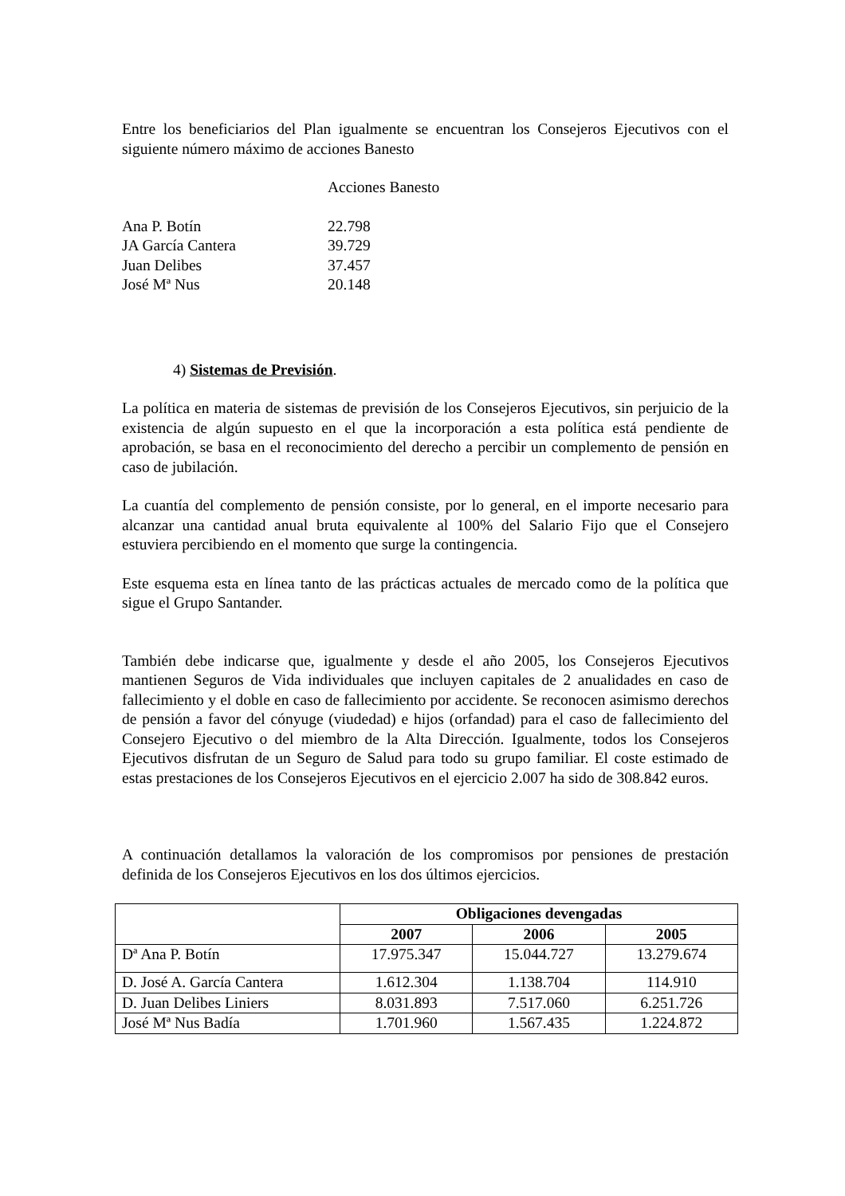Entre los beneficiarios del Plan igualmente se encuentran los Consejeros Ejecutivos con el siguiente número máximo de acciones Banesto
| | Acciones Banesto |
| Ana P. Botín | 22.798 |
| JA García Cantera | 39.729 |
| Juan Delibes | 37.457 |
| José Mª Nus | 20.148 |
4) Sistemas de Previsión.
La política en materia de sistemas de previsión de los Consejeros Ejecutivos, sin perjuicio de la existencia de algún supuesto en el que la incorporación a esta política está pendiente de aprobación, se basa en el reconocimiento del derecho a percibir un complemento de pensión en caso de jubilación.
La cuantía del complemento de pensión consiste, por lo general, en el importe necesario para alcanzar una cantidad anual bruta equivalente al 100% del Salario Fijo que el Consejero estuviera percibiendo en el momento que surge la contingencia.
Este esquema esta en línea tanto de las prácticas actuales de mercado como de la política que sigue el Grupo Santander.
También debe indicarse que, igualmente y desde el año 2005, los Consejeros Ejecutivos mantienen Seguros de Vida individuales que incluyen capitales de 2 anualidades en caso de fallecimiento y el doble en caso de fallecimiento por accidente. Se reconocen asimismo derechos de pensión a favor del cónyuge (viudedad) e hijos (orfandad) para el caso de fallecimiento del Consejero Ejecutivo o del miembro de la Alta Dirección. Igualmente, todos los Consejeros Ejecutivos disfrutan de un Seguro de Salud para todo su grupo familiar. El coste estimado de estas prestaciones de los Consejeros Ejecutivos en el ejercicio 2.007 ha sido de 308.842 euros.
A continuación detallamos la valoración de los compromisos por pensiones de prestación definida de los Consejeros Ejecutivos en los dos últimos ejercicios.
| | Obligaciones devengadas | | |
| --- | --- | --- | --- |
| | 2007 | 2006 | 2005 |
| Dª Ana P. Botín | 17.975.347 | 15.044.727 | 13.279.674 |
| D. José A. García Cantera | 1.612.304 | 1.138.704 | 114.910 |
| D. Juan Delibes Liniers | 8.031.893 | 7.517.060 | 6.251.726 |
| José Mª Nus Badía | 1.701.960 | 1.567.435 | 1.224.872 |